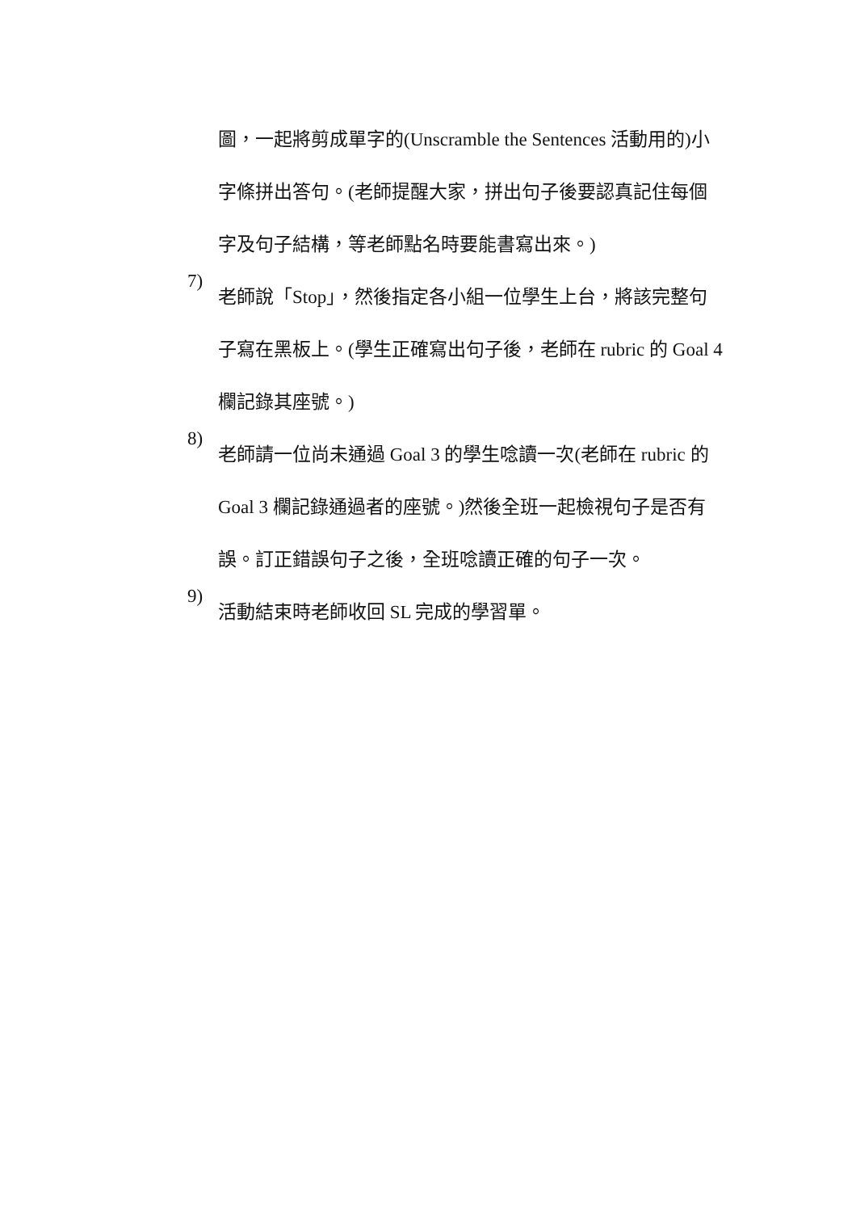圖，一起將剪成單字的(Unscramble the Sentences 活動用的)小
字條拼出答句。(老師提醒大家，拼出句子後要認真記住每個
字及句子結構，等老師點名時要能書寫出來。)
7)
老師說「Stop」，然後指定各小組一位學生上台，將該完整句
子寫在黑板上。(學生正確寫出句子後，老師在 rubric 的 Goal 4
欄記錄其座號。)
8)
老師請一位尚未通過 Goal 3 的學生唸讀一次(老師在 rubric 的
Goal 3 欄記錄通過者的座號。)然後全班一起檢視句子是否有
誤。訂正錯誤句子之後，全班唸讀正確的句子一次。
9)
活動結束時老師收回 SL 完成的學習單。